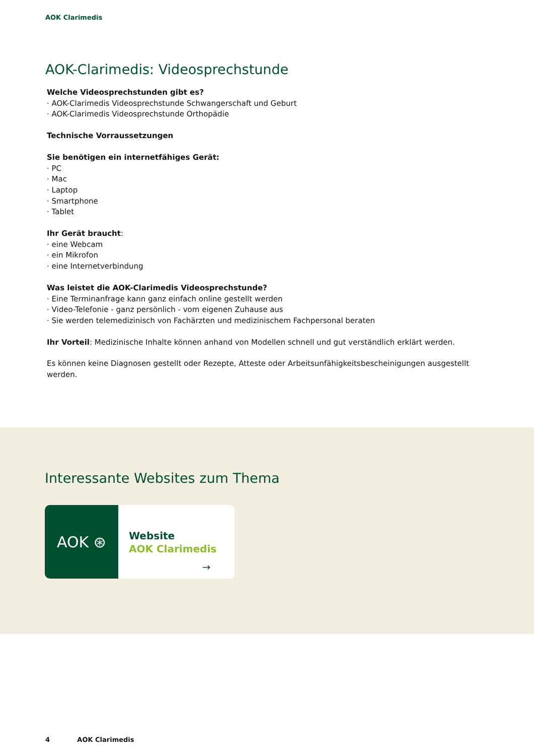AOK Clarimedis
AOK-Clarimedis: Videosprechstunde
Welche Videosprechstunden gibt es?
· AOK-Clarimedis Videosprechstunde Schwangerschaft und Geburt
· AOK-Clarimedis Videosprechstunde Orthopädie
Technische Vorraussetzungen
Sie benötigen ein internetfähiges Gerät:
· PC
· Mac
· Laptop
· Smartphone
· Tablet
Ihr Gerät braucht:
· eine Webcam
· ein Mikrofon
· eine Internetverbindung
Was leistet die AOK-Clarimedis Videosprechstunde?
· Eine Terminanfrage kann ganz einfach online gestellt werden
· Video-Telefonie - ganz persönlich - vom eigenen Zuhause aus
· Sie werden telemedizinisch von Fachärzten und medizinischem Fachpersonal beraten
Ihr Vorteil: Medizinische Inhalte können anhand von Modellen schnell und gut verständlich erklärt werden.
Es können keine Diagnosen gestellt oder Rezepte, Atteste oder Arbeitsunfähigkeitsbescheinigungen ausgestellt werden.
Interessante Websites zum Thema
AOK ⊛
Website
AOK Clarimedis
→
4 AOK Clarimedis